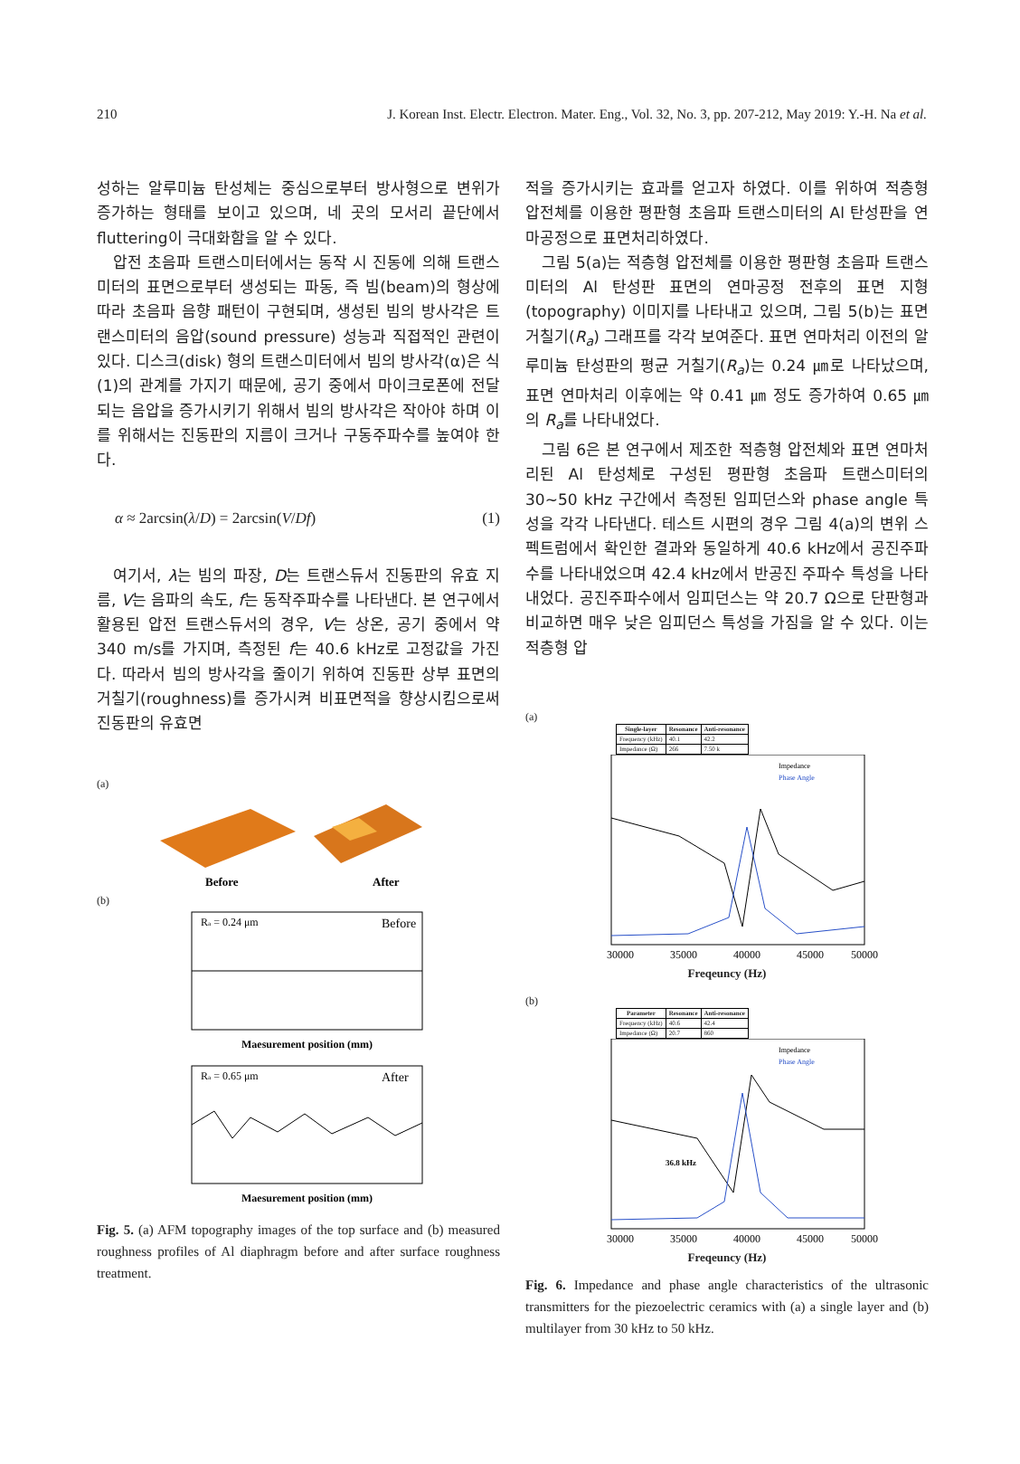210 J. Korean Inst. Electr. Electron. Mater. Eng., Vol. 32, No. 3, pp. 207-212, May 2019: Y.-H. Na et al.
성하는 알루미늄 탄성체는 중심으로부터 방사형으로 변위가 증가하는 형태를 보이고 있으며, 네 곳의 모서리 끝단에서 fluttering이 극대화함을 알 수 있다.
압전 초음파 트랜스미터에서는 동작 시 진동에 의해 트랜스미터의 표면으로부터 생성되는 파동, 즉 빔(beam)의 형상에 따라 초음파 음향 패턴이 구현되며, 생성된 빔의 방사각은 트랜스미터의 음압(sound pressure) 성능과 직접적인 관련이 있다. 디스크(disk) 형의 트랜스미터에서 빔의 방사각(α)은 식 (1)의 관계를 가지기 때문에, 공기 중에서 마이크로폰에 전달되는 음압을 증가시키기 위해서 빔의 방사각은 작아야 하며 이를 위해서는 진동판의 지름이 크거나 구동주파수를 높여야 한다.
α ≈ 2arcsin(λ/D) = 2arcsin(V/Df) (1)
여기서, λ는 빔의 파장, D는 트랜스듀서 진동판의 유효 지름, V는 음파의 속도, f는 동작주파수를 나타낸다. 본 연구에서 활용된 압전 트랜스듀서의 경우, V는 상온, 공기 중에서 약 340 m/s를 가지며, 측정된 f는 40.6 kHz로 고정값을 가진다. 따라서 빔의 방사각을 줄이기 위하여 진동판 상부 표면의 거칠기(roughness)를 증가시켜 비표면적을 향상시킴으로써 진동판의 유효면
(a)
Before
After
(b)
Ra = 0.24 μm
Before
Maesurement position (mm)
Ra = 0.65 μm
After
Maesurement position (mm)
Fig. 5. (a) AFM topography images of the top surface and (b) measured roughness profiles of Al diaphragm before and after surface roughness treatment.
적을 증가시키는 효과를 얻고자 하였다. 이를 위하여 적층형 압전체를 이용한 평판형 초음파 트랜스미터의 Al 탄성판을 연마공정으로 표면처리하였다.
그림 5(a)는 적층형 압전체를 이용한 평판형 초음파 트랜스미터의 Al 탄성판 표면의 연마공정 전후의 표면 지형(topography) 이미지를 나타내고 있으며, 그림 5(b)는 표면 거칠기(R<sub>a</sub>) 그래프를 각각 보여준다. 표면 연마처리 이전의 알루미늄 탄성판의 평균 거칠기(R<sub>a</sub>)는 0.24 ㎛로 나타났으며, 표면 연마처리 이후에는 약 0.41 ㎛ 정도 증가하여 0.65 ㎛의 R<sub>a</sub>를 나타내었다.
그림 6은 본 연구에서 제조한 적층형 압전체와 표면 연마처리된 Al 탄성체로 구성된 평판형 초음파 트랜스미터의 30~50 kHz 구간에서 측정된 임피던스와 phase angle 특성을 각각 나타낸다. 테스트 시편의 경우 그림 4(a)의 변위 스펙트럼에서 확인한 결과와 동일하게 40.6 kHz에서 공진주파수를 나타내었으며 42.4 kHz에서 반공진 주파수 특성을 나타내었다. 공진주파수에서 임피던스는 약 20.7 Ω으로 단판형과 비교하면 매우 낮은 임피던스 특성을 가짐을 알 수 있다. 이는 적층형 압
(a)
| Single-layer | Resonance | Anti-resonance |
| --- | --- | --- |
| Frequency (kHz) | 40.1 | 42.2 |
| Impedance (Ω) | 266 | 7.50 k |
Impedance
Phase Angle
30000
35000
40000
45000
50000
Freqeuncy (Hz)
(b)
| Parameter | Resonance | Anti-resonance |
| --- | --- | --- |
| Frequency (kHz) | 40.6 | 42.4 |
| Impedance (Ω) | 20.7 | 860 |
36.8 kHz
Impedance
Phase Angle
30000
35000
40000
45000
50000
Freqeuncy (Hz)
Fig. 6. Impedance and phase angle characteristics of the ultrasonic transmitters for the piezoelectric ceramics with (a) a single layer and (b) multilayer from 30 kHz to 50 kHz.